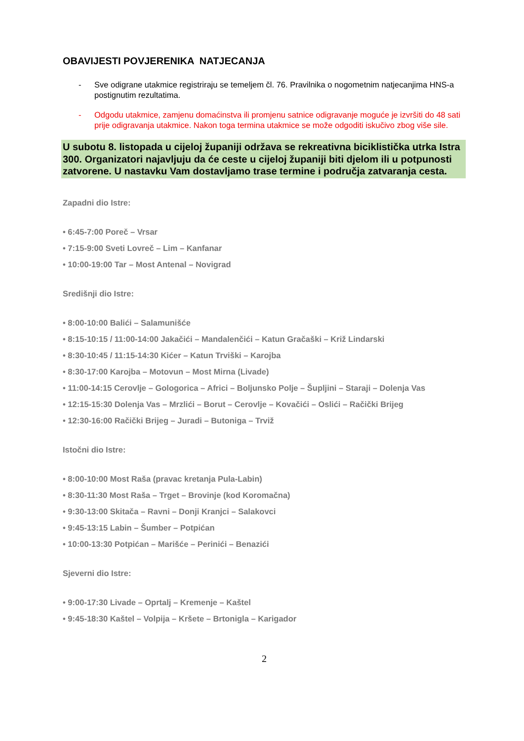OBAVIJESTI POVJERENIKA NATJECANJA
- Sve odigrane utakmice registriraju se temeljem čl. 76. Pravilnika o nogometnim natjecanjima HNS-a postignutim rezultatima.
- Odgodu utakmice, zamjenu domaćinstva ili promjenu satnice odigravanje moguće je izvršiti do 48 sati prije odigravanja utakmice. Nakon toga termina utakmice se može odgoditi iskučivo zbog više sile.
U subotu 8. listopada u cijeloj županiji održava se rekreativna biciklistička utrka Istra 300. Organizatori najavljuju da će ceste u cijeloj županiji biti djelom ili u potpunosti zatvorene. U nastavku Vam dostavljamo trase termine i područja zatvaranja cesta.
Zapadni dio Istre:
• 6:45-7:00 Poreč – Vrsar
• 7:15-9:00 Sveti Lovreč – Lim – Kanfanar
• 10:00-19:00 Tar – Most Antenal – Novigrad
Središnji dio Istre:
• 8:00-10:00 Balići – Salamunišće
• 8:15-10:15 / 11:00-14:00 Jakačići – Mandalenčići – Katun Gračaški – Križ Lindarski
• 8:30-10:45 / 11:15-14:30 Kićer – Katun Trviški – Karojba
• 8:30-17:00 Karojba – Motovun – Most Mirna (Livade)
• 11:00-14:15 Cerovlje – Gologorica – Africi – Boljunsko Polje – Šupljini – Staraji – Dolenja Vas
• 12:15-15:30 Dolenja Vas – Mrzlići – Borut – Cerovlje – Kovačići – Oslići – Račički Brijeg
• 12:30-16:00 Račički Brijeg – Juradi – Butoniga – Trviž
Istočni dio Istre:
• 8:00-10:00 Most Raša (pravac kretanja Pula-Labin)
• 8:30-11:30 Most Raša – Trget – Brovinje (kod Koromačna)
• 9:30-13:00 Skitača – Ravni – Donji Kranjci – Salakovci
• 9:45-13:15 Labin – Šumber – Potpićan
• 10:00-13:30 Potpićan – Marišće – Perinići – Benazići
Sjeverni dio Istre:
• 9:00-17:30 Livade – Oprtalj – Kremenje – Kaštel
• 9:45-18:30 Kaštel – Volpija – Kršete – Brtonigla – Karigador
2